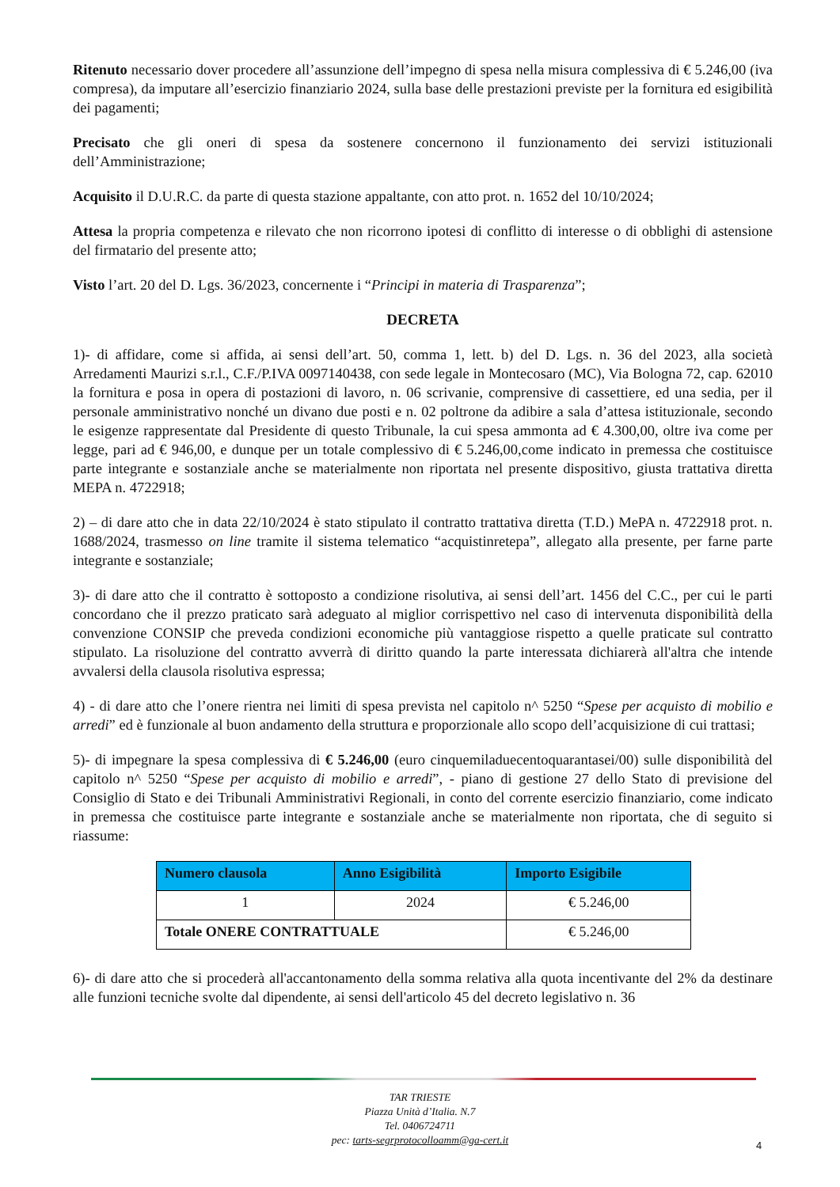Ritenuto necessario dover procedere all’assunzione dell’impegno di spesa nella misura complessiva di € 5.246,00 (iva compresa), da imputare all’esercizio finanziario 2024, sulla base delle prestazioni previste per la fornitura ed esigibilità dei pagamenti;
Precisato che gli oneri di spesa da sostenere concernono il funzionamento dei servizi istituzionali dell’Amministrazione;
Acquisito il D.U.R.C. da parte di questa stazione appaltante, con atto prot. n. 1652 del 10/10/2024;
Attesa la propria competenza e rilevato che non ricorrono ipotesi di conflitto di interesse o di obblighi di astensione del firmatario del presente atto;
Visto l’art. 20 del D. Lgs. 36/2023, concernente i “Principi in materia di Trasparenza”;
DECRETA
1)- di affidare, come si affida, ai sensi dell’art. 50, comma 1, lett. b) del D. Lgs. n. 36 del 2023, alla società Arredamenti Maurizi s.r.l., C.F./P.IVA 0097140438, con sede legale in Montecosaro (MC), Via Bologna 72, cap. 62010 la fornitura e posa in opera di postazioni di lavoro, n. 06 scrivanie, comprensive di cassettiere, ed una sedia, per il personale amministrativo nonché un divano due posti e n. 02 poltrone da adibire a sala d’attesa istituzionale, secondo le esigenze rappresentate dal Presidente di questo Tribunale, la cui spesa ammonta ad € 4.300,00, oltre iva come per legge, pari ad € 946,00, e dunque per un totale complessivo di € 5.246,00,come indicato in premessa che costituisce parte integrante e sostanziale anche se materialmente non riportata nel presente dispositivo, giusta trattativa diretta MEPA n. 4722918;
2) – di dare atto che in data 22/10/2024 è stato stipulato il contratto trattativa diretta (T.D.) MePA n. 4722918 prot. n. 1688/2024, trasmesso on line tramite il sistema telematico “acquistinretepa”, allegato alla presente, per farne parte integrante e sostanziale;
3)- di dare atto che il contratto è sottoposto a condizione risolutiva, ai sensi dell’art. 1456 del C.C., per cui le parti concordano che il prezzo praticato sarà adeguato al miglior corrispettivo nel caso di intervenuta disponibilità della convenzione CONSIP che preveda condizioni economiche più vantaggiose rispetto a quelle praticate sul contratto stipulato. La risoluzione del contratto avverrà di diritto quando la parte interessata dichiarerà all'altra che intende avvalersi della clausola risolutiva espressa;
4) - di dare atto che l’onere rientra nei limiti di spesa prevista nel capitolo n^ 5250 “Spese per acquisto di mobilio e arredi” ed è funzionale al buon andamento della struttura e proporzionale allo scopo dell’acquisizione di cui trattasi;
5)- di impegnare la spesa complessiva di € 5.246,00 (euro cinquemiladuecentoquarantasei/00) sulle disponibilità del capitolo n^ 5250 “Spese per acquisto di mobilio e arredi”, - piano di gestione 27 dello Stato di previsione del Consiglio di Stato e dei Tribunali Amministrativi Regionali, in conto del corrente esercizio finanziario, come indicato in premessa che costituisce parte integrante e sostanziale anche se materialmente non riportata, che di seguito si riassume:
| Numero clausola | Anno Esigibilità | Importo Esigibile |
| --- | --- | --- |
| 1 | 2024 | € 5.246,00 |
| Totale ONERE CONTRATTUALE | | € 5.246,00 |
6)- di dare atto che si procederà all'accantonamento della somma relativa alla quota incentivante del 2% da destinare alle funzioni tecniche svolte dal dipendente, ai sensi dell'articolo 45 del decreto legislativo n. 36
TAR TRIESTE
Piazza Unità d’Italia. N.7
Tel. 0406724711
pec: tarts-segrprotocolloamm@ga-cert.it
4